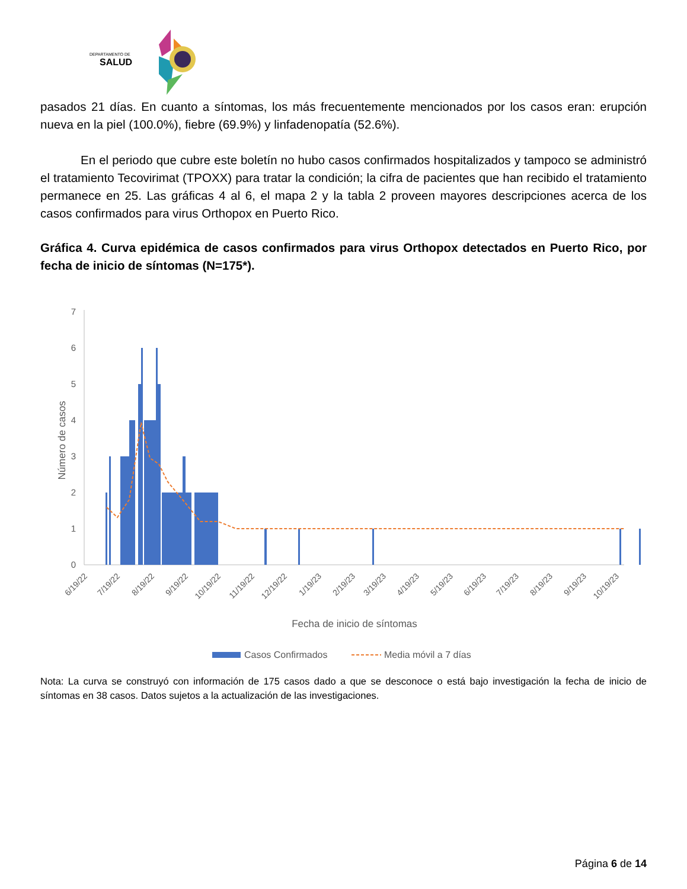DEPARTAMENTO DE
SALUD
pasados 21 días. En cuanto a síntomas, los más frecuentemente mencionados por los casos eran: erupción nueva en la piel (100.0%), fiebre (69.9%) y linfadenopatía (52.6%).
En el periodo que cubre este boletín no hubo casos confirmados hospitalizados y tampoco se administró el tratamiento Tecovirimat (TPOXX) para tratar la condición; la cifra de pacientes que han recibido el tratamiento permanece en 25. Las gráficas 4 al 6, el mapa 2 y la tabla 2 proveen mayores descripciones acerca de los casos confirmados para virus Orthopox en Puerto Rico.
Gráfica 4. Curva epidémica de casos confirmados para virus Orthopox detectados en Puerto Rico, por fecha de inicio de síntomas (N=175*).
7
6
5
4
3
2
1
0
Número de casos
6/19/22
7/19/22
8/19/22
9/19/22
10/19/22
11/19/22
12/19/22
1/19/23
2/19/23
3/19/23
4/19/23
5/19/23
6/19/23
7/19/23
8/19/23
9/19/23
10/19/23
Fecha de inicio de síntomas
Casos Confirmados
Media móvil a 7 días
Nota: La curva se construyó con información de 175 casos dado a que se desconoce o está bajo investigación la fecha de inicio de síntomas en 38 casos. Datos sujetos a la actualización de las investigaciones.
Página 6 de 14